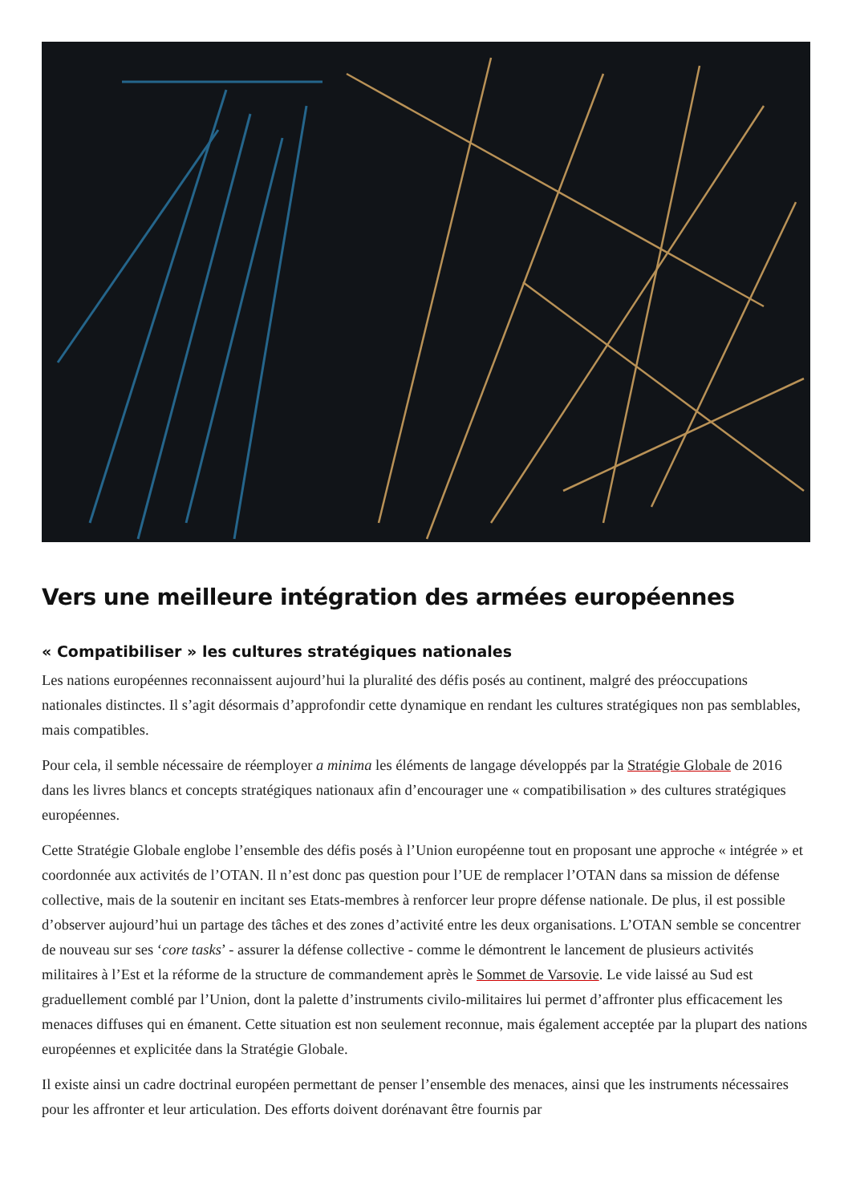Vers une meilleure intégration des armées européennes
« Compatibiliser » les cultures stratégiques nationales
Les nations européennes reconnaissent aujourd’hui la pluralité des défis posés au continent, malgré des préoccupations nationales distinctes. Il s’agit désormais d’approfondir cette dynamique en rendant les cultures stratégiques non pas semblables, mais compatibles.
Pour cela, il semble nécessaire de réemployer a minima les éléments de langage développés par la Stratégie Globale de 2016 dans les livres blancs et concepts stratégiques nationaux afin d’encourager une « compatibilisation » des cultures stratégiques européennes.
Cette Stratégie Globale englobe l’ensemble des défis posés à l’Union européenne tout en proposant une approche « intégrée » et coordonnée aux activités de l’OTAN. Il n’est donc pas question pour l’UE de remplacer l’OTAN dans sa mission de défense collective, mais de la soutenir en incitant ses Etats-membres à renforcer leur propre défense nationale. De plus, il est possible d’observer aujourd’hui un partage des tâches et des zones d’activité entre les deux organisations. L’OTAN semble se concentrer de nouveau sur ses ‘core tasks’ - assurer la défense collective - comme le démontrent le lancement de plusieurs activités militaires à l’Est et la réforme de la structure de commandement après le Sommet de Varsovie. Le vide laissé au Sud est graduellement comblé par l’Union, dont la palette d’instruments civilo-militaires lui permet d’affronter plus efficacement les menaces diffuses qui en émanent. Cette situation est non seulement reconnue, mais également acceptée par la plupart des nations européennes et explicitée dans la Stratégie Globale.
Il existe ainsi un cadre doctrinal européen permettant de penser l’ensemble des menaces, ainsi que les instruments nécessaires pour les affronter et leur articulation. Des efforts doivent dorénavant être fournis par